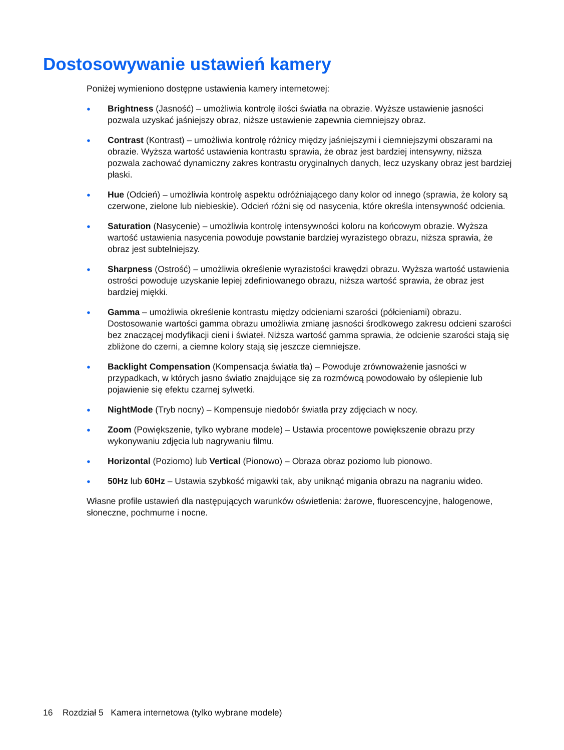Dostosowywanie ustawień kamery
Poniżej wymieniono dostępne ustawienia kamery internetowej:
● Brightness (Jasność) – umożliwia kontrolę ilości światła na obrazie. Wyższe ustawienie jasności pozwala uzyskać jaśniejszy obraz, niższe ustawienie zapewnia ciemniejszy obraz.
● Contrast (Kontrast) – umożliwia kontrolę różnicy między jaśniejszymi i ciemniejszymi obszarami na obrazie. Wyższa wartość ustawienia kontrastu sprawia, że obraz jest bardziej intensywny, niższa pozwala zachować dynamiczny zakres kontrastu oryginalnych danych, lecz uzyskany obraz jest bardziej płaski.
● Hue (Odcień) – umożliwia kontrolę aspektu odróżniającego dany kolor od innego (sprawia, że kolory są czerwone, zielone lub niebieskie). Odcień różni się od nasycenia, które określa intensywność odcienia.
● Saturation (Nasycenie) – umożliwia kontrolę intensywności koloru na końcowym obrazie. Wyższa wartość ustawienia nasycenia powoduje powstanie bardziej wyrazistego obrazu, niższa sprawia, że obraz jest subtelniejszy.
● Sharpness (Ostrość) – umożliwia określenie wyrazistości krawędzi obrazu. Wyższa wartość ustawienia ostrości powoduje uzyskanie lepiej zdefiniowanego obrazu, niższa wartość sprawia, że obraz jest bardziej miękki.
● Gamma – umożliwia określenie kontrastu między odcieniami szarości (półcieniami) obrazu. Dostosowanie wartości gamma obrazu umożliwia zmianę jasności środkowego zakresu odcieni szarości bez znaczącej modyfikacji cieni i świateł. Niższa wartość gamma sprawia, że odcienie szarości stają się zbliżone do czerni, a ciemne kolory stają się jeszcze ciemniejsze.
● Backlight Compensation (Kompensacja światła tła) – Powoduje zrównoważenie jasności w przypadkach, w których jasno światło znajdujące się za rozmówcą powodowało by oślepienie lub pojawienie się efektu czarnej sylwetki.
● NightMode (Tryb nocny) – Kompensuje niedobór światła przy zdjęciach w nocy.
● Zoom (Powiększenie, tylko wybrane modele) – Ustawia procentowe powiększenie obrazu przy wykonywaniu zdjęcia lub nagrywaniu filmu.
● Horizontal (Poziomo) lub Vertical (Pionowo) – Obraza obraz poziomo lub pionowo.
● 50Hz lub 60Hz – Ustawia szybkość migawki tak, aby uniknąć migania obrazu na nagraniu wideo.
Własne profile ustawień dla następujących warunków oświetlenia: żarowe, fluorescencyjne, halogenowe, słoneczne, pochmurne i nocne.
16 Rozdział 5 Kamera internetowa (tylko wybrane modele)